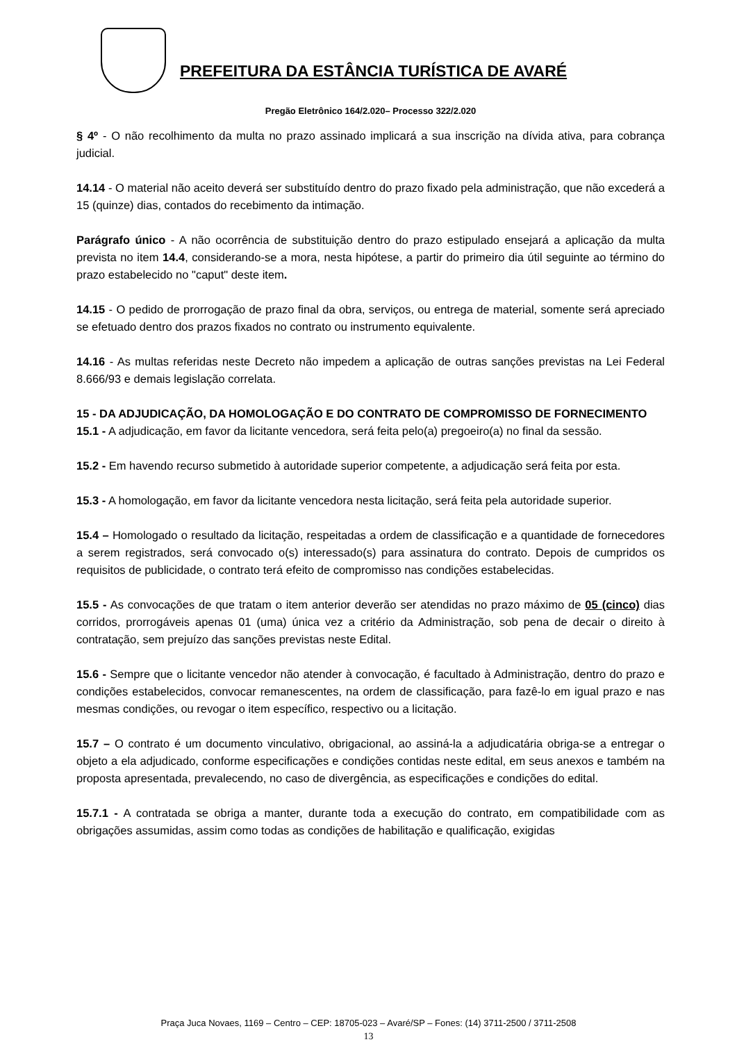PREFEITURA DA ESTÂNCIA TURÍSTICA DE AVARÉ
Pregão Eletrônico 164/2.020– Processo 322/2.020
§ 4º - O não recolhimento da multa no prazo assinado implicará a sua inscrição na dívida ativa, para cobrança judicial.
14.14 - O material não aceito deverá ser substituído dentro do prazo fixado pela administração, que não excederá a 15 (quinze) dias, contados do recebimento da intimação.
Parágrafo único - A não ocorrência de substituição dentro do prazo estipulado ensejará a aplicação da multa prevista no item 14.4, considerando-se a mora, nesta hipótese, a partir do primeiro dia útil seguinte ao término do prazo estabelecido no "caput" deste item.
14.15 - O pedido de prorrogação de prazo final da obra, serviços, ou entrega de material, somente será apreciado se efetuado dentro dos prazos fixados no contrato ou instrumento equivalente.
14.16 - As multas referidas neste Decreto não impedem a aplicação de outras sanções previstas na Lei Federal 8.666/93 e demais legislação correlata.
15 - DA ADJUDICAÇÃO, DA HOMOLOGAÇÃO E DO CONTRATO DE COMPROMISSO DE FORNECIMENTO
15.1 - A adjudicação, em favor da licitante vencedora, será feita pelo(a) pregoeiro(a) no final da sessão.
15.2 - Em havendo recurso submetido à autoridade superior competente, a adjudicação será feita por esta.
15.3 - A homologação, em favor da licitante vencedora nesta licitação, será feita pela autoridade superior.
15.4 – Homologado o resultado da licitação, respeitadas a ordem de classificação e a quantidade de fornecedores a serem registrados, será convocado o(s) interessado(s) para assinatura do contrato. Depois de cumpridos os requisitos de publicidade, o contrato terá efeito de compromisso nas condições estabelecidas.
15.5 - As convocações de que tratam o item anterior deverão ser atendidas no prazo máximo de 05 (cinco) dias corridos, prorrogáveis apenas 01 (uma) única vez a critério da Administração, sob pena de decair o direito à contratação, sem prejuízo das sanções previstas neste Edital.
15.6 - Sempre que o licitante vencedor não atender à convocação, é facultado à Administração, dentro do prazo e condições estabelecidos, convocar remanescentes, na ordem de classificação, para fazê-lo em igual prazo e nas mesmas condições, ou revogar o item específico, respectivo ou a licitação.
15.7 – O contrato é um documento vinculativo, obrigacional, ao assiná-la a adjudicatária obriga-se a entregar o objeto a ela adjudicado, conforme especificações e condições contidas neste edital, em seus anexos e também na proposta apresentada, prevalecendo, no caso de divergência, as especificações e condições do edital.
15.7.1 - A contratada se obriga a manter, durante toda a execução do contrato, em compatibilidade com as obrigações assumidas, assim como todas as condições de habilitação e qualificação, exigidas
Praça Juca Novaes, 1169 – Centro – CEP: 18705-023 – Avaré/SP – Fones: (14) 3711-2500 / 3711-2508
13